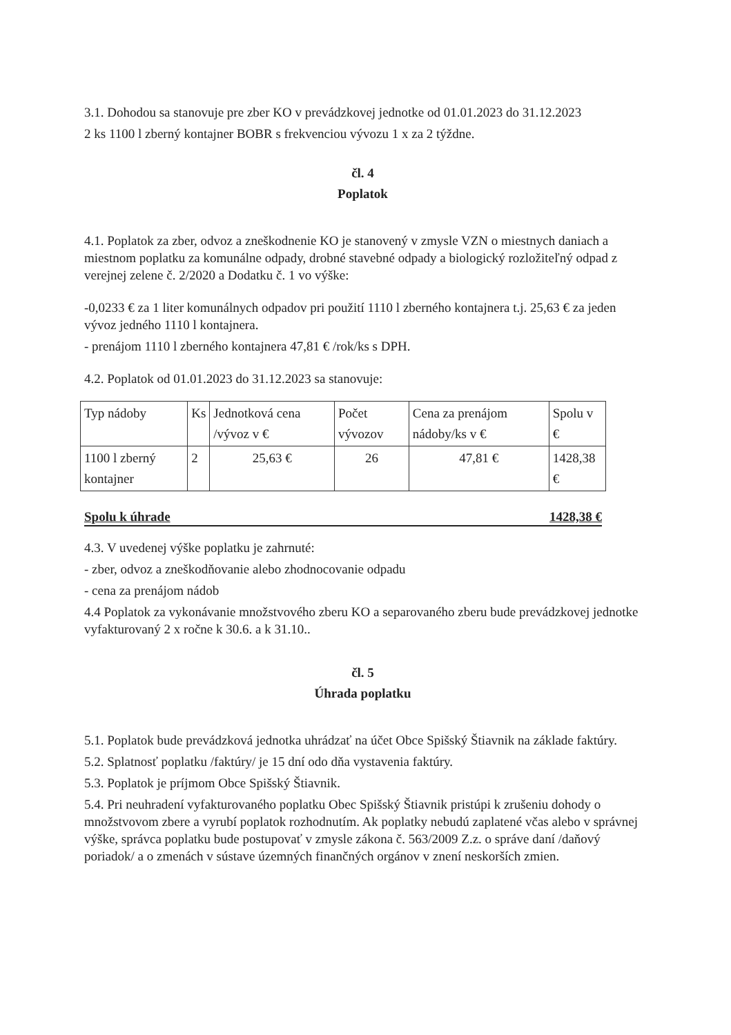3.1. Dohodou sa stanovuje pre zber KO v prevádzkovej jednotke od 01.01.2023 do 31.12.2023
2 ks 1100 l zberný kontajner BOBR s frekvenciou vývozu 1 x za 2 týždne.
čl. 4
Poplatok
4.1. Poplatok za zber, odvoz a zneškodnenie KO je stanovený v zmysle VZN o miestnych daniach a miestnom poplatku za komunálne odpady, drobné stavebné odpady a biologický rozložiteľný odpad z verejnej zelene č. 2/2020 a Dodatku č. 1 vo výške:
-0,0233 € za 1 liter komunálnych odpadov pri použití 1110 l zberného kontajnera t.j. 25,63 € za jeden vývoz jedného 1110 l kontajnera.
- prenájom 1110 l zberného kontajnera 47,81 € /rok/ks s DPH.
4.2. Poplatok od 01.01.2023 do 31.12.2023 sa stanovuje:
| Typ nádoby | Ks | Jednotková cena /vývoz v € | Počet vývozov | Cena za prenájom nádoby/ks v € | Spolu v € |
| 1100 l zberný kontajner | 2 | 25,63 € | 26 | 47,81 € | 1428,38 € |
Spolu k úhrade 1428,38 €
4.3. V uvedenej výške poplatku je zahrnuté:
- zber, odvoz a zneškodňovanie alebo zhodnocovanie odpadu
- cena za prenájom nádob
4.4 Poplatok za vykonávanie množstvového zberu KO a separovaného zberu bude prevádzkovej jednotke vyfakturovaný 2 x ročne k 30.6. a k 31.10..
čl. 5
Úhrada poplatku
5.1. Poplatok bude prevádzková jednotka uhrádzať na účet Obce Spišský Štiavnik na základe faktúry.
5.2. Splatnosť poplatku /faktúry/ je 15 dní odo dňa vystavenia faktúry.
5.3. Poplatok je príjmom Obce Spišský Štiavnik.
5.4. Pri neuhradení vyfakturovaného poplatku Obec Spišský Štiavnik pristúpi k zrušeniu dohody o množstvovom zbere a vyrubí poplatok rozhodnutím. Ak poplatky nebudú zaplatené včas alebo v správnej výške, správca poplatku bude postupovať v zmysle zákona č. 563/2009 Z.z. o správe daní /daňový poriadok/ a o zmenách v sústave územných finančných orgánov v znení neskorších zmien.